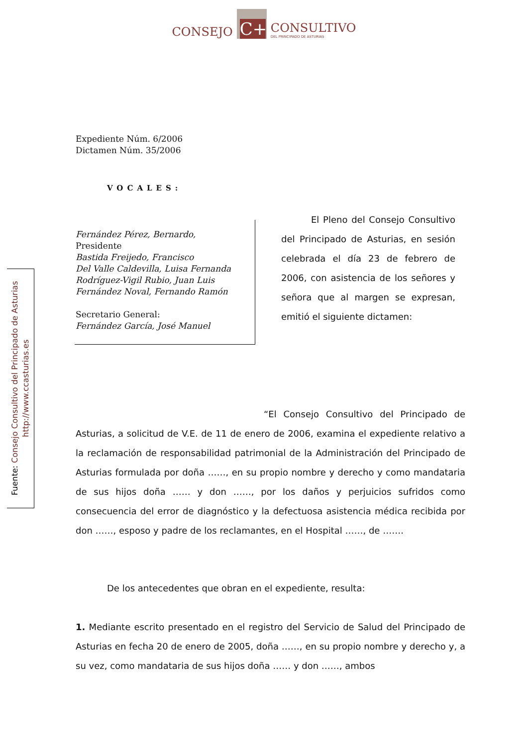CONSEJO
C+
CONSULTIVO
DEL PRINCIPADO DE ASTURIAS
Expediente Núm. 6/2006
Dictamen Núm. 35/2006
VOCALES:
Fernández Pérez, Bernardo,
Presidente
Bastida Freijedo, Francisco
Del Valle Caldevilla, Luisa Fernanda
Rodríguez-Vigil Rubio, Juan Luis
Fernández Noval, Fernando Ramón
Secretario General:
Fernández García, José Manuel
El Pleno del Consejo Consultivo del Principado de Asturias, en sesión celebrada el día 23 de febrero de 2006, con asistencia de los señores y señora que al margen se expresan, emitió el siguiente dictamen:
“El Consejo Consultivo del Principado de Asturias, a solicitud de V.E. de 11 de enero de 2006, examina el expediente relativo a la reclamación de responsabilidad patrimonial de la Administración del Principado de Asturias formulada por doña ……, en su propio nombre y derecho y como mandataria de sus hijos doña …… y don ……, por los daños y perjuicios sufridos como consecuencia del error de diagnóstico y la defectuosa asistencia médica recibida por don ……, esposo y padre de los reclamantes, en el Hospital ……, de …….
De los antecedentes que obran en el expediente, resulta:
1. Mediante escrito presentado en el registro del Servicio de Salud del Principado de Asturias en fecha 20 de enero de 2005, doña ……, en su propio nombre y derecho y, a su vez, como mandataria de sus hijos doña …… y don ……, ambos
Fuente: Consejo Consultivo del Principado de Asturias
http://www.ccasturias.es